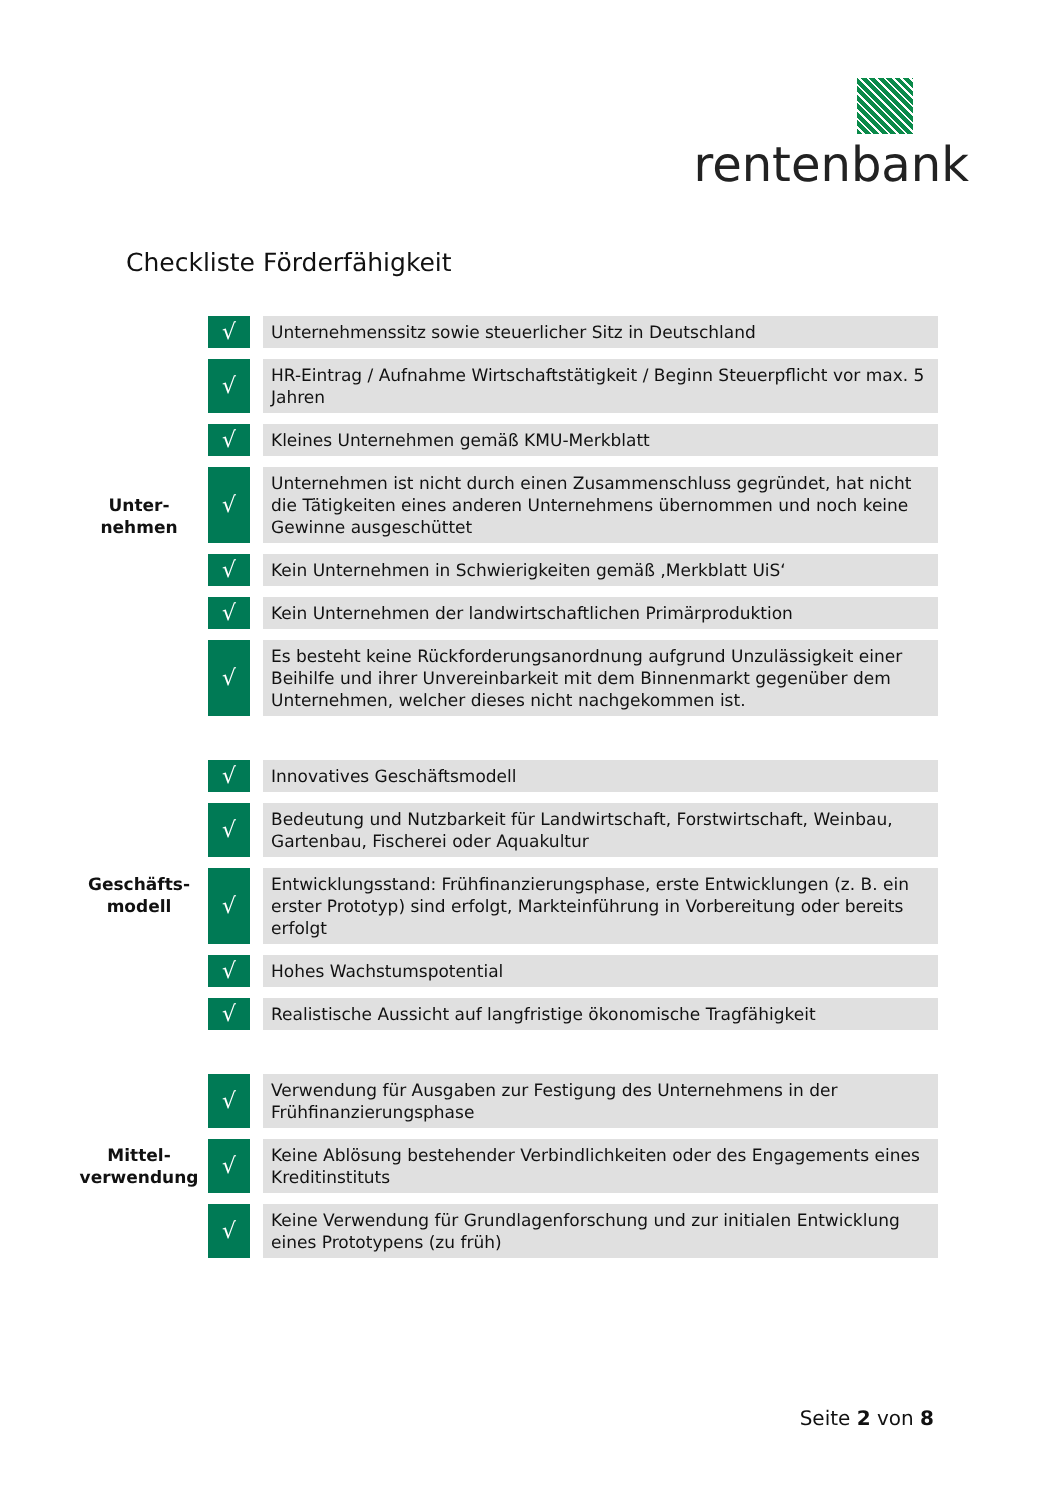rentenbank
Checkliste Förderfähigkeit
| Unter- nehmen | √ | | Unternehmenssitz sowie steuerlicher Sitz in Deutschland |
| | √ | | HR-Eintrag / Aufnahme Wirtschaftstätigkeit / Beginn Steuerpflicht vor max. 5 Jahren |
| | √ | | Kleines Unternehmen gemäß KMU-Merkblatt |
| | √ | | Unternehmen ist nicht durch einen Zusammenschluss gegründet, hat nicht die Tätigkeiten eines anderen Unternehmens übernommen und noch keine Gewinne ausgeschüttet |
| | √ | | Kein Unternehmen in Schwierigkeiten gemäß ‚Merkblatt UiS‘ |
| | √ | | Kein Unternehmen der landwirtschaftlichen Primärproduktion |
| | √ | | Es besteht keine Rückforderungsanordnung aufgrund Unzulässigkeit einer Beihilfe und ihrer Unvereinbarkeit mit dem Binnenmarkt gegenüber dem Unternehmen, welcher dieses nicht nachgekommen ist. |
| Geschäfts- modell | √ | | Innovatives Geschäftsmodell |
| | √ | | Bedeutung und Nutzbarkeit für Landwirtschaft, Forstwirtschaft, Weinbau, Gartenbau, Fischerei oder Aquakultur |
| | √ | | Entwicklungsstand: Frühfinanzierungsphase, erste Entwicklungen (z. B. ein erster Prototyp) sind erfolgt, Markteinführung in Vorbereitung oder bereits erfolgt |
| | √ | | Hohes Wachstumspotential |
| | √ | | Realistische Aussicht auf langfristige ökonomische Tragfähigkeit |
| Mittel- verwendung | √ | | Verwendung für Ausgaben zur Festigung des Unternehmens in der Frühfinanzierungsphase |
| | √ | | Keine Ablösung bestehender Verbindlichkeiten oder des Engagements eines Kreditinstituts |
| | √ | | Keine Verwendung für Grundlagenforschung und zur initialen Entwicklung eines Prototypens (zu früh) |
Seite 2 von 8